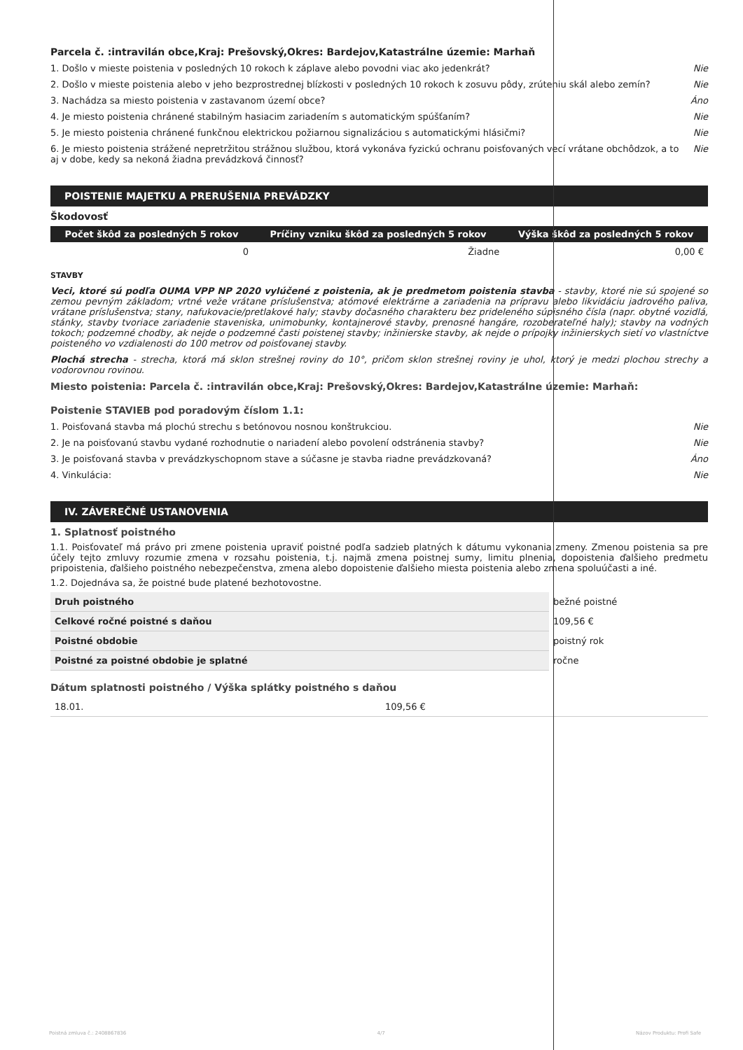Parcela č. :intravilán obce,Kraj: Prešovský,Okres: Bardejov,Katastrálne územie: Marhaň
1. Došlo v mieste poistenia v posledných 10 rokoch k záplave alebo povodni viac ako jedenkrát? Nie
2. Došlo v mieste poistenia alebo v jeho bezprostrednej blízkosti v posledných 10 rokoch k zosuvu pôdy, zrúteniu skál alebo zemín? Nie
3. Nachádza sa miesto poistenia v zastavanom území obce? Áno
4. Je miesto poistenia chránené stabilným hasiacim zariadením s automatickým spúšťaním? Nie
5. Je miesto poistenia chránené funkčnou elektrickou požiarnou signalizáciou s automatickými hlásičmi? Nie
6. Je miesto poistenia strážené nepretržitou strážnou službou, ktorá vykonáva fyzickú ochranu poisťovaných vecí vrátane obchôdzok, a to aj v dobe, kedy sa nekoná žiadna prevádzková činnosť? Nie
POISTENIE MAJETKU A PRERUŠENIA PREVÁDZKY
Škodovosť
| Počet škôd za posledných 5 rokov | Príčiny vzniku škôd za posledných 5 rokov | Výška škôd za posledných 5 rokov |
| --- | --- | --- |
| 0 | Žiadne | 0,00 € |
STAVBY
Veci, ktoré sú podľa OUMA VPP NP 2020 vylúčené z poistenia, ak je predmetom poistenia stavba - stavby, ktoré nie sú spojené so zemou pevným základom; vrtné veže vrátane príslušenstva; atómové elektrárne a zariadenia na prípravu alebo likvidáciu jadrového paliva, vrátane príslušenstva; stany, nafukovacie/pretlakové haly; stavby dočasného charakteru bez prideleného súpisného čísla (napr. obytné vozidlá, stánky, stavby tvoriace zariadenie staveniska, unimobunky, kontajnerové stavby, prenosné hangáre, rozoberateľné haly); stavby na vodných tokoch; podzemné chodby, ak nejde o podzemné časti poistenej stavby; inžinierske stavby, ak nejde o prípojky inžinierskych sietí vo vlastníctve poisteného vo vzdialenosti do 100 metrov od poisťovanej stavby.
Plochá strecha - strecha, ktorá má sklon strešnej roviny do 10°, pričom sklon strešnej roviny je uhol, ktorý je medzi plochou strechy a vodorovnou rovinou.
Miesto poistenia: Parcela č. :intravilán obce,Kraj: Prešovský,Okres: Bardejov,Katastrálne územie: Marhaň:
Poistenie STAVIEB pod poradovým číslom 1.1:
1. Poisťovaná stavba má plochú strechu s betónovou nosnou konštrukciou. Nie
2. Je na poisťovanú stavbu vydané rozhodnutie o nariadení alebo povolení odstránenia stavby? Nie
3. Je poisťovaná stavba v prevádzkyschopnom stave a súčasne je stavba riadne prevádzkovaná? Áno
4. Vinkulácia: Nie
IV. ZÁVEREČNÉ USTANOVENIA
1. Splatnosť poistného
1.1. Poisťovateľ má právo pri zmene poistenia upraviť poistné podľa sadzieb platných k dátumu vykonania zmeny. Zmenou poistenia sa pre účely tejto zmluvy rozumie zmena v rozsahu poistenia, t.j. najmä zmena poistnej sumy, limitu plnenia, dopoistenia ďalšieho predmetu pripoistenia, ďalšieho poistného nebezpečenstva, zmena alebo dopoistenie ďalšieho miesta poistenia alebo zmena spoluúčasti a iné.
1.2. Dojednáva sa, že poistné bude platené bezhotovostne.
| Druh poistného | bežné poistné |
| Celkové ročné poistné s daňou | 109,56 € |
| Poistné obdobie | poistný rok |
| Poistné za poistné obdobie je splatné | ročne |
Dátum splatnosti poistného / Výška splátky poistného s daňou
| 18.01. | 109,56 € |
Poistná zmluva č.: 2408867836 4/7 Názov Produktu: Profi Safe